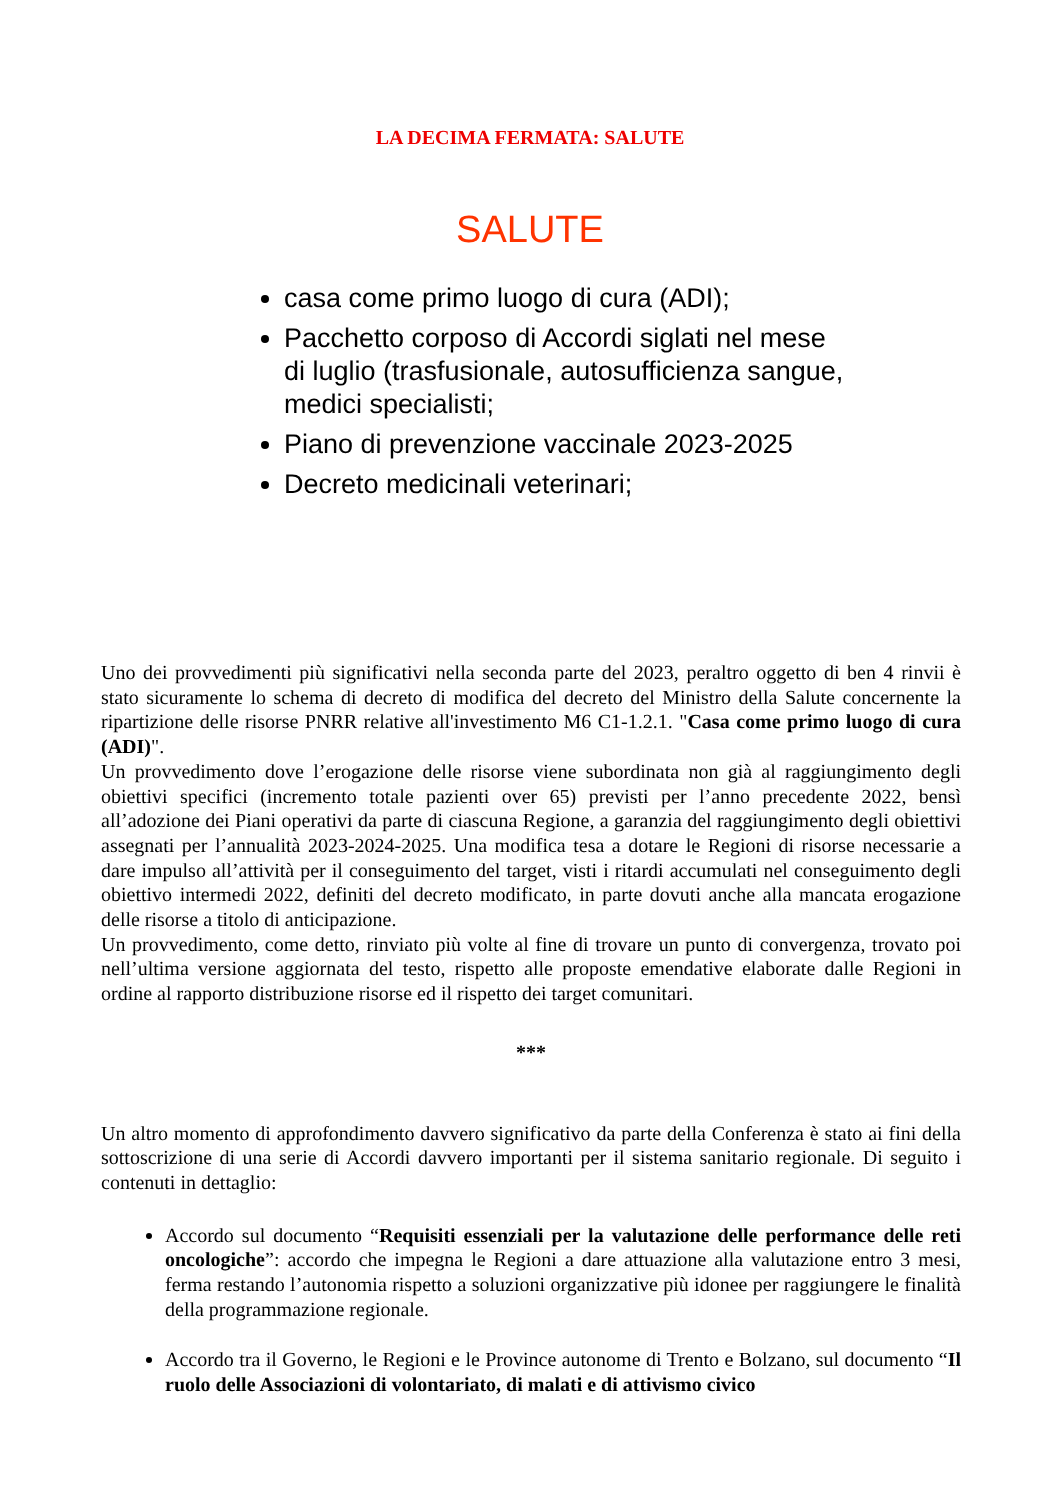LA DECIMA FERMATA: SALUTE
SALUTE
casa come primo luogo di cura (ADI);
Pacchetto corposo di Accordi siglati nel mese di luglio (trasfusionale, autosufficienza sangue, medici specialisti;
Piano di prevenzione vaccinale 2023-2025
Decreto medicinali veterinari;
Uno dei provvedimenti più significativi nella seconda parte del 2023, peraltro oggetto di ben 4 rinvii è stato sicuramente lo schema di decreto di modifica del decreto del Ministro della Salute concernente la ripartizione delle risorse PNRR relative all'investimento M6 C1-1.2.1. "Casa come primo luogo di cura (ADI)".
Un provvedimento dove l’erogazione delle risorse viene subordinata non già al raggiungimento degli obiettivi specifici (incremento totale pazienti over 65) previsti per l’anno precedente 2022, bensì all’adozione dei Piani operativi da parte di ciascuna Regione, a garanzia del raggiungimento degli obiettivi assegnati per l’annualità 2023-2024-2025. Una modifica tesa a dotare le Regioni di risorse necessarie a dare impulso all’attività per il conseguimento del target, visti i ritardi accumulati nel conseguimento degli obiettivo intermedi 2022, definiti del decreto modificato, in parte dovuti anche alla mancata erogazione delle risorse a titolo di anticipazione.
Un provvedimento, come detto, rinviato più volte al fine di trovare un punto di convergenza, trovato poi nell’ultima versione aggiornata del testo, rispetto alle proposte emendative elaborate dalle Regioni in ordine al rapporto distribuzione risorse ed il rispetto dei target comunitari.
***
Un altro momento di approfondimento davvero significativo da parte della Conferenza è stato ai fini della sottoscrizione di una serie di Accordi davvero importanti per il sistema sanitario regionale. Di seguito i contenuti in dettaglio:
Accordo sul documento “Requisiti essenziali per la valutazione delle performance delle reti oncologiche”: accordo che impegna le Regioni a dare attuazione alla valutazione entro 3 mesi, ferma restando l’autonomia rispetto a soluzioni organizzative più idonee per raggiungere le finalità della programmazione regionale.
Accordo tra il Governo, le Regioni e le Province autonome di Trento e Bolzano, sul documento “Il ruolo delle Associazioni di volontariato, di malati e di attivismo civico